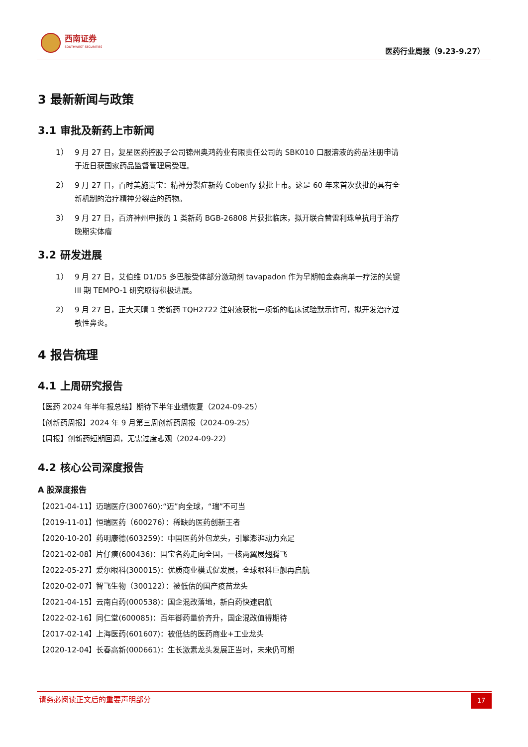西南证券
SOUTHWEST SECURITIES
医药行业周报（9.23-9.27）
3 最新新闻与政策
3.1 审批及新药上市新闻
1） 9 月 27 日，复星医药控股子公司锦州奥鸿药业有限责任公司的 SBK010 口服溶液的药品注册申请于近日获国家药品监督管理局受理。
2） 9 月 27 日，百时美施贵宝：精神分裂症新药 Cobenfy 获批上市。这是 60 年来首次获批的具有全新机制的治疗精神分裂症的药物。
3） 9 月 27 日，百济神州申报的 1 类新药 BGB-26808 片获批临床，拟开联合替雷利珠单抗用于治疗晚期实体瘤
3.2 研发进展
1） 9 月 27 日，艾伯维 D1/D5 多巴胺受体部分激动剂 tavapadon 作为早期帕金森病单一疗法的关键 III 期 TEMPO-1 研究取得积极进展。
2） 9 月 27 日，正大天晴 1 类新药 TQH2722 注射液获批一项新的临床试验默示许可，拟开发治疗过敏性鼻炎。
4 报告梳理
4.1 上周研究报告
【医药 2024 年半年报总结】期待下半年业绩恢复（2024-09-25）
【创新药周报】2024 年 9 月第三周创新药周报（2024-09-25）
【周报】创新药短期回调，无需过度悲观（2024-09-22）
4.2 核心公司深度报告
A 股深度报告
【2021-04-11】迈瑞医疗(300760):“迈”向全球，“瑞”不可当
【2019-11-01】恒瑞医药（600276）：稀缺的医药创新王者
【2020-10-20】药明康德(603259)：中国医药外包龙头，引擎澎湃动力充足
【2021-02-08】片仔癀(600436)：国宝名药走向全国，一核两翼展翅腾飞
【2022-05-27】爱尔眼科(300015)：优质商业模式促发展，全球眼科巨舰再启航
【2020-02-07】智飞生物（300122）：被低估的国产疫苗龙头
【2021-04-15】云南白药(000538)：国企混改落地，新白药快速启航
【2022-02-16】同仁堂(600085)：百年御药量价齐升，国企混改值得期待
【2017-02-14】上海医药(601607)：被低估的医药商业+工业龙头
【2020-12-04】长春高新(000661)：生长激素龙头发展正当时，未来仍可期
请务必阅读正文后的重要声明部分
17